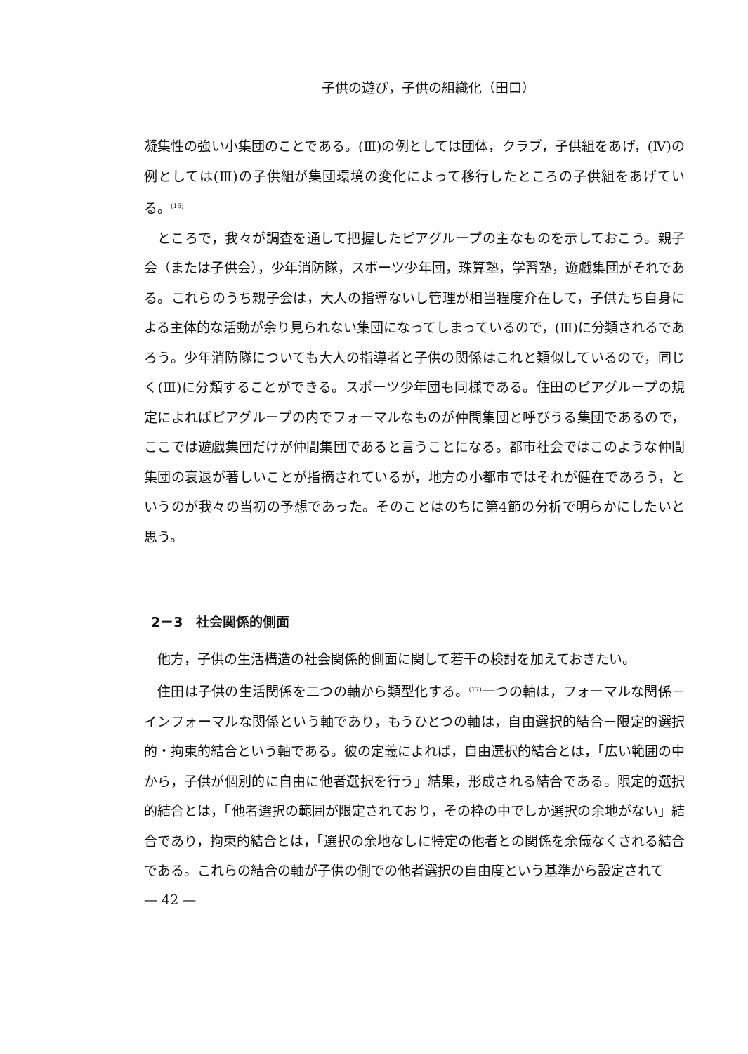子供の遊び，子供の組織化（田口）
凝集性の強い小集団のことである。(Ⅲ)の例としては団体，クラブ，子供組をあげ，(Ⅳ)の例としては(Ⅲ)の子供組が集団環境の変化によって移行したところの子供組をあげている。<sup>(16)</sup>
ところで，我々が調査を通して把握したピアグループの主なものを示しておこう。親子会（または子供会），少年消防隊，スポーツ少年団，珠算塾，学習塾，遊戯集団がそれである。これらのうち親子会は，大人の指導ないし管理が相当程度介在して，子供たち自身による主体的な活動が余り見られない集団になってしまっているので，(Ⅲ)に分類されるであろう。少年消防隊についても大人の指導者と子供の関係はこれと類似しているので，同じく(Ⅲ)に分類することができる。スポーツ少年団も同様である。住田のピアグループの規定によればピアグループの内でフォーマルなものが仲間集団と呼びうる集団であるので，ここでは遊戯集団だけが仲間集団であると言うことになる。都市社会ではこのような仲間集団の衰退が著しいことが指摘されているが，地方の小都市ではそれが健在であろう，というのが我々の当初の予想であった。そのことはのちに第4節の分析で明らかにしたいと思う。
2－3　社会関係的側面
他方，子供の生活構造の社会関係的側面に関して若干の検討を加えておきたい。
住田は子供の生活関係を二つの軸から類型化する。<sup>(17)</sup>一つの軸は，フォーマルな関係－インフォーマルな関係という軸であり，もうひとつの軸は，自由選択的結合－限定的選択的・拘束的結合という軸である。彼の定義によれば，自由選択的結合とは，「広い範囲の中から，子供が個別的に自由に他者選択を行う」結果，形成される結合である。限定的選択的結合とは，「他者選択の範囲が限定されており，その枠の中でしか選択の余地がない」結合であり，拘束的結合とは，「選択の余地なしに特定の他者との関係を余儀なくされる結合である。これらの結合の軸が子供の側での他者選択の自由度という基準から設定されて
— 42 —